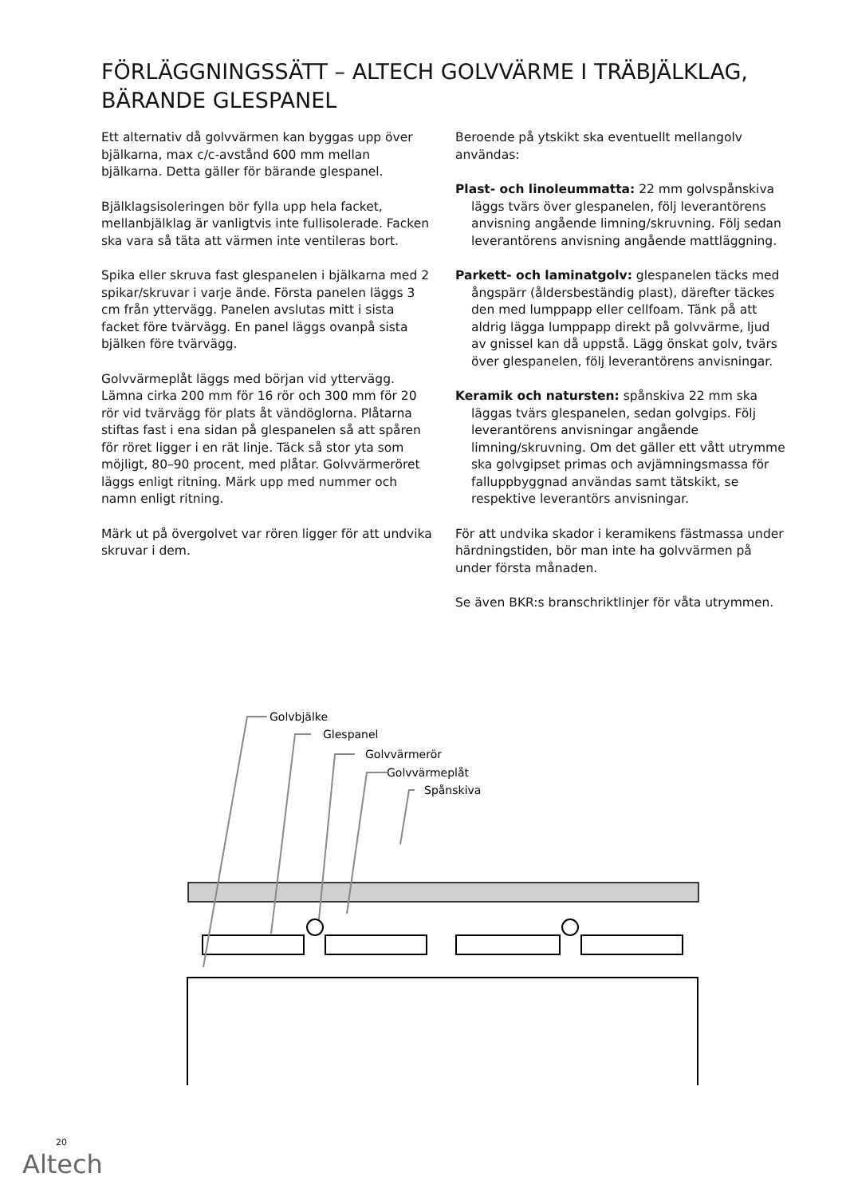FÖRLÄGGNINGSSÄTT – ALTECH GOLVVÄRME I TRÄBJÄLKLAG, BÄRANDE GLESPANEL
Ett alternativ då golvvärmen kan byggas upp över bjälkarna, max c/c-avstånd 600 mm mellan bjälkarna. Detta gäller för bärande glespanel.
Bjälklagsisoleringen bör fylla upp hela facket, mellanbjälklag är vanligtvis inte fullisolerade. Facken ska vara så täta att värmen inte ventileras bort.
Spika eller skruva fast glespanelen i bjälkarna med 2 spikar/skruvar i varje ände. Första panelen läggs 3 cm från yttervägg. Panelen avslutas mitt i sista facket före tvärvägg. En panel läggs ovanpå sista bjälken före tvärvägg.
Golvvärmeplåt läggs med början vid yttervägg. Lämna cirka 200 mm för 16 rör och 300 mm för 20 rör vid tvärvägg för plats åt vändöglorna. Plåtarna stiftas fast i ena sidan på glespanelen så att spåren för röret ligger i en rät linje. Täck så stor yta som möjligt, 80–90 procent, med plåtar. Golvvärmeröret läggs enligt ritning. Märk upp med nummer och namn enligt ritning.
Märk ut på övergolvet var rören ligger för att undvika skruvar i dem.
Beroende på ytskikt ska eventuellt mellangolv användas:
Plast- och linoleummatta: 22 mm golvspånskiva läggs tvärs över glespanelen, följ leverantörens anvisning angående limning/skruvning. Följ sedan leverantörens anvisning angående mattläggning.
Parkett- och laminatgolv: glespanelen täcks med ångspärr (åldersbeständig plast), därefter täckes den med lumppapp eller cellfoam. Tänk på att aldrig lägga lumppapp direkt på golvvärme, ljud av gnissel kan då uppstå. Lägg önskat golv, tvärs över glespanelen, följ leverantörens anvisningar.
Keramik och natursten: spånskiva 22 mm ska läggas tvärs glespanelen, sedan golvgips. Följ leverantörens anvisningar angående limning/skruvning. Om det gäller ett vått utrymme ska golvgipset primas och avjämningsmassa för falluppbyggnad användas samt tätskikt, se respektive leverantörs anvisningar.
För att undvika skador i keramikens fästmassa under härdningstiden, bör man inte ha golvvärmen på under första månaden.
Se även BKR:s branschriktlinjer för våta utrymmen.
Golvbjälke
Glespanel
Golvvärmerör
Golvvärmeplåt
Spånskiva
20
Altech